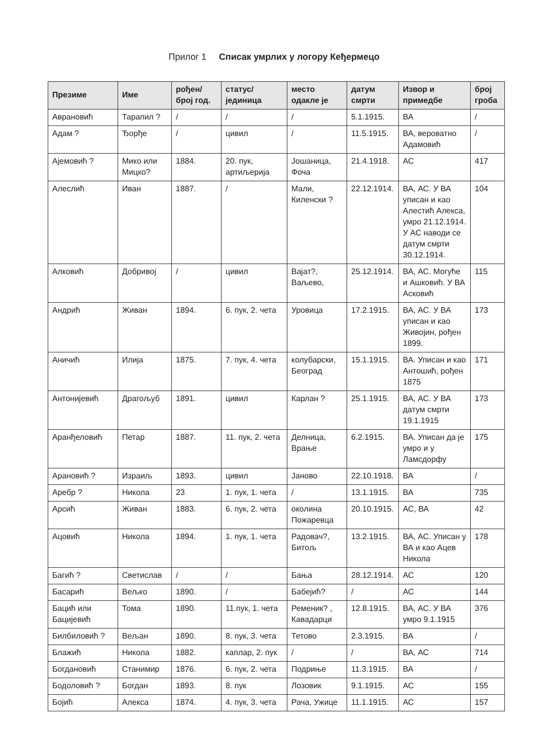Прилог 1 Списак умрлих у логору Кеђермецо
| Презиме | Име | рођен/ број год. | статус/ јединица | место одакле је | датум смрти | Извор и примедбе | број гроба |
| --- | --- | --- | --- | --- | --- | --- | --- |
| Авpановић | Тарапил ? | / | / | / | 5.1.1915. | ВА | / |
| Адам ? | Ђорђе | / | цивил | / | 11.5.1915. | ВА, вероватно Адамовић | / |
| Ајемовић ? | Мико или Мицко? | 1884. | 20. пук, артиљерија | Јошаница, Фоча | 21.4.1918. | АС | 417 |
| Алеслић | Иван | 1887. | / | Мали, Киленски ? | 22.12.1914. | ВА, АС. У ВА уписан и као Алестић Алекса, умро 21.12.1914. У АС наводи се датум смрти 30.12.1914. | 104 |
| Алковић | Добривој | / | цивил | Вајат?, Ваљево, | 25.12.1914. | ВА, АС. Могуће и Ашковић. У ВА Асковић | 115 |
| Андрић | Живан | 1894. | 6. пук, 2. чета | Уровица | 17.2.1915. | ВА, АС. У ВА уписан и као Живојин, рођен 1899. | 173 |
| Аничић | Илија | 1875. | 7. пук, 4. чета | колубарски, Београд | 15.1.1915. | ВА. Уписан и као Антошић, рођен 1875 | 171 |
| Антонијевић | Драгољуб | 1891. | цивил | Карлан ? | 25.1.1915. | ВА, АС. У ВА датум смрти 19.1.1915 | 173 |
| Аранђеловић | Петар | 1887. | 11. пук, 2. чета | Делница, Врање | 6.2.1915. | ВА. Уписан да је умро и у Ламсдорфу | 175 |
| Арановић ? | Израиљ | 1893. | цивил | Јаново | 22.10.1918. | ВА | / |
| Аребр ? | Никола | 23 | 1. пук, 1. чета | / | 13.1.1915. | ВА | 735 |
| Арсић | Живан | 1883. | 6. пук, 2. чета | околина Пожаревца | 20.10.1915. | АС, ВА | 42 |
| Ацовић | Никола | 1894. | 1. пук, 1. чета | Радовач?, Битољ | 13.2.1915. | ВА, АС. Уписан у ВА и као Ацев Никола | 178 |
| Багић ? | Светислав | / | / | Бања | 28.12.1914. | АС | 120 |
| Басарић | Вељко | 1890. | / | Бабејић? | / | АС | 144 |
| Бацић или Бацијевић | Тома | 1890. | 11.пук, 1. чета | Ременик? , Кавадарци | 12.8.1915. | ВА, АС. У ВА умро 9.1.1915 | 376 |
| Билбиловић ? | Вељан | 1890. | 8. пук, 3. чета | Тетово | 2.3.1915. | ВА | / |
| Блажић | Никола | 1882. | каплар, 2. пук | / | / | ВА, АС | 714 |
| Богдановић | Станимир | 1876. | 6. пук, 2. чета | Подриње | 11.3.1915. | ВА | / |
| Бодоловић ? | Богдан | 1893. | 8. пук | Лозовик | 9.1.1915. | АС | 155 |
| Бојић | Алекса | 1874. | 4. пук, 3. чета | Рача, Ужице | 11.1.1915. | АС | 157 |